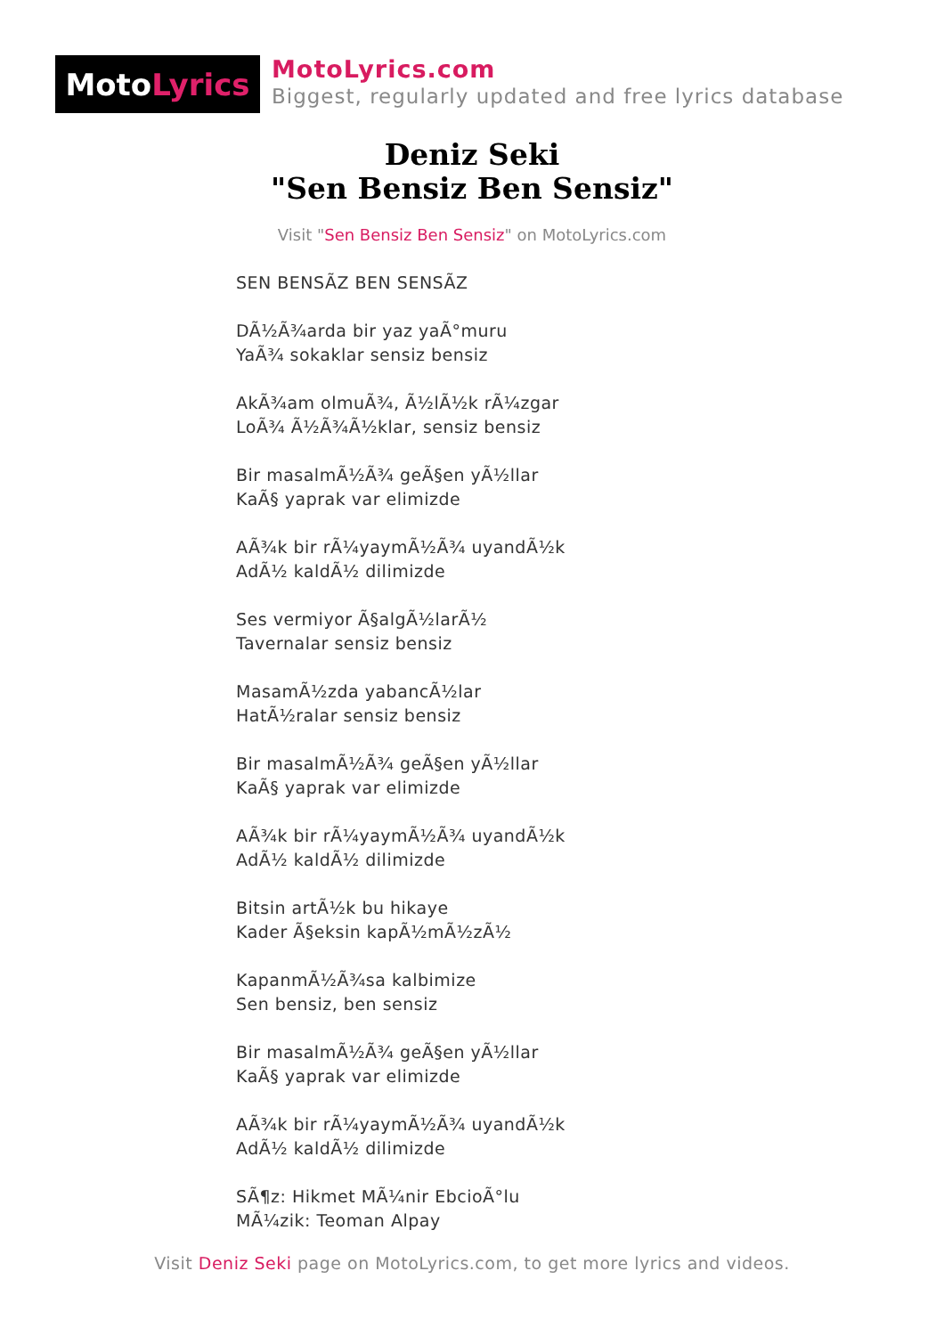Moto Lyrics
MotoLyrics.com
Biggest, regularly updated and free lyrics database
Deniz Seki
"Sen Bensiz Ben Sensiz"
Visit "Sen Bensiz Ben Sensiz" on MotoLyrics.com
SEN BENSÃZ BEN SENSÃZ
DÃ½Ã¾arda bir yaz yaÃ°muru
YaÃ¾ sokaklar sensiz bensiz
AkÃ¾am olmuÃ¾, Ã½lÃ½k rÃ¼zgar
LoÃ¾ Ã½Ã¾Ã½klar, sensiz bensiz
Bir masalmÃ½Ã¾ geÃ§en yÃ½llar
KaÃ§ yaprak var elimizde
AÃ¾k bir rÃ¼yaymÃ½Ã¾ uyandÃ½k
AdÃ½ kaldÃ½ dilimizde
Ses vermiyor Ã§algÃ½larÃ½
Tavernalar sensiz bensiz
MasamÃ½zda yabancÃ½lar
HatÃ½ralar sensiz bensiz
Bir masalmÃ½Ã¾ geÃ§en yÃ½llar
KaÃ§ yaprak var elimizde
AÃ¾k bir rÃ¼yaymÃ½Ã¾ uyandÃ½k
AdÃ½ kaldÃ½ dilimizde
Bitsin artÃ½k bu hikaye
Kader Ã§eksin kapÃ½mÃ½zÃ½
KapanmÃ½Ã¾sa kalbimize
Sen bensiz, ben sensiz
Bir masalmÃ½Ã¾ geÃ§en yÃ½llar
KaÃ§ yaprak var elimizde
AÃ¾k bir rÃ¼yaymÃ½Ã¾ uyandÃ½k
AdÃ½ kaldÃ½ dilimizde
SÃ¶z: Hikmet MÃ¼nir EbcioÃ°lu
MÃ¼zik: Teoman Alpay
Visit Deniz Seki page on MotoLyrics.com, to get more lyrics and videos.